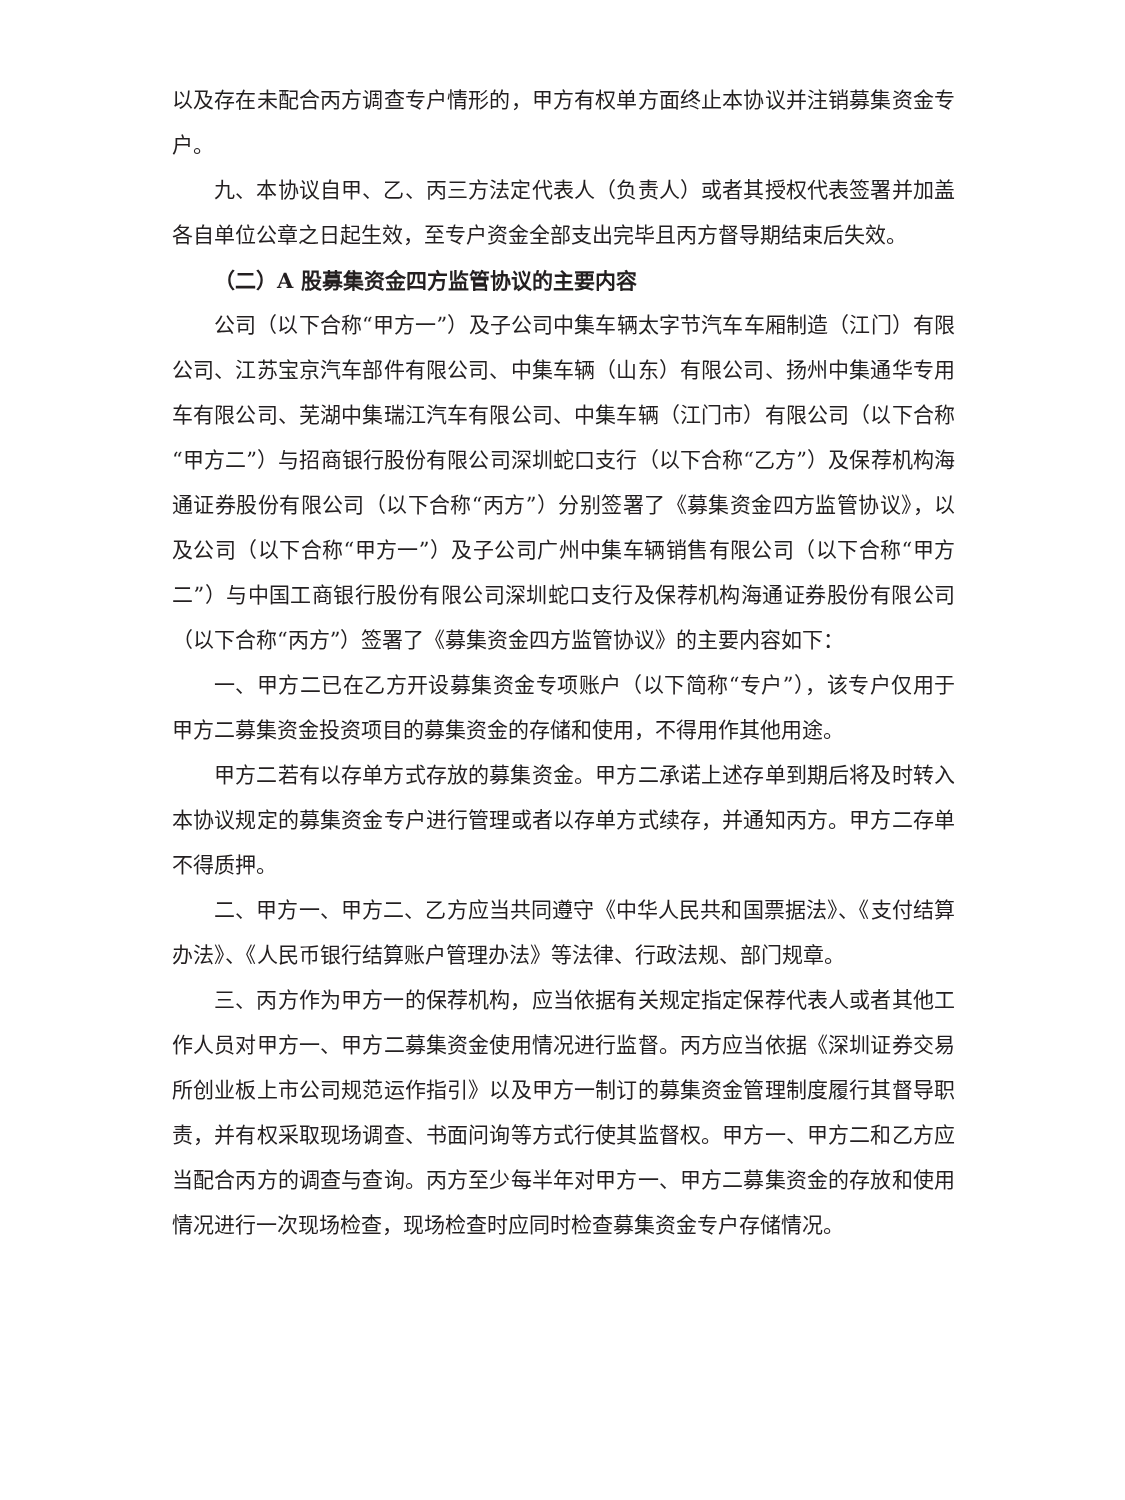以及存在未配合丙方调查专户情形的，甲方有权单方面终止本协议并注销募集资金专户。
九、本协议自甲、乙、丙三方法定代表人（负责人）或者其授权代表签署并加盖各自单位公章之日起生效，至专户资金全部支出完毕且丙方督导期结束后失效。
（二）A 股募集资金四方监管协议的主要内容
公司（以下合称“甲方一”）及子公司中集车辆太字节汽车车厢制造（江门）有限公司、江苏宝京汽车部件有限公司、中集车辆（山东）有限公司、扬州中集通华专用车有限公司、芜湖中集瑞江汽车有限公司、中集车辆（江门市）有限公司（以下合称“甲方二”）与招商银行股份有限公司深圳蛇口支行（以下合称“乙方”）及保荐机构海通证券股份有限公司（以下合称“丙方”）分别签署了《募集资金四方监管协议》，以及公司（以下合称“甲方一”）及子公司广州中集车辆销售有限公司（以下合称“甲方二”）与中国工商银行股份有限公司深圳蛇口支行及保荐机构海通证券股份有限公司（以下合称“丙方”）签署了《募集资金四方监管协议》的主要内容如下：
一、甲方二已在乙方开设募集资金专项账户（以下简称“专户”），该专户仅用于甲方二募集资金投资项目的募集资金的存储和使用，不得用作其他用途。
甲方二若有以存单方式存放的募集资金。甲方二承诺上述存单到期后将及时转入本协议规定的募集资金专户进行管理或者以存单方式续存，并通知丙方。甲方二存单不得质押。
二、甲方一、甲方二、乙方应当共同遵守《中华人民共和国票据法》、《支付结算办法》、《人民币银行结算账户管理办法》等法律、行政法规、部门规章。
三、丙方作为甲方一的保荐机构，应当依据有关规定指定保荐代表人或者其他工作人员对甲方一、甲方二募集资金使用情况进行监督。丙方应当依据《深圳证券交易所创业板上市公司规范运作指引》以及甲方一制订的募集资金管理制度履行其督导职责，并有权采取现场调查、书面问询等方式行使其监督权。甲方一、甲方二和乙方应当配合丙方的调查与查询。丙方至少每半年对甲方一、甲方二募集资金的存放和使用情况进行一次现场检查，现场检查时应同时检查募集资金专户存储情况。